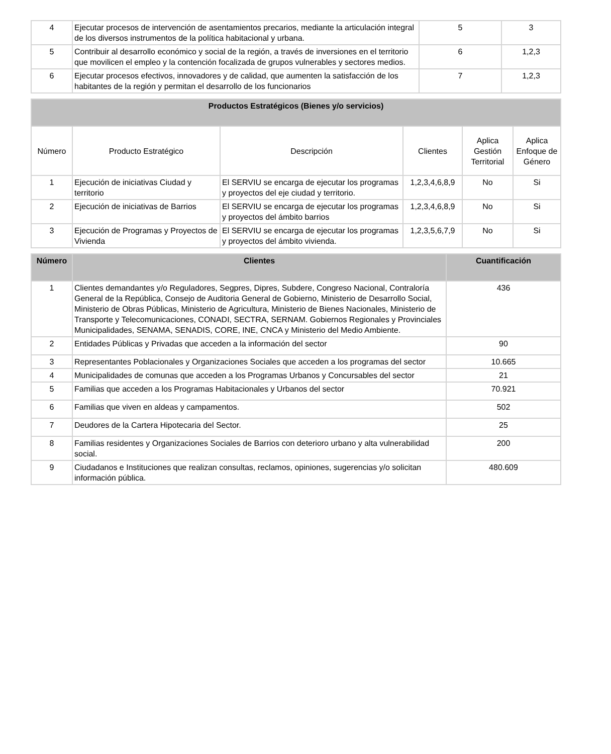| 4 | Ejecutar procesos de intervención de asentamientos precarios, mediante la articulación integral de los diversos instrumentos de la política habitacional y urbana. | 5 | 3 |
| 5 | Contribuir al desarrollo económico y social de la región, a través de inversiones en el territorio que movilicen el empleo y la contención focalizada de grupos vulnerables y sectores medios. | 6 | 1,2,3 |
| 6 | Ejecutar procesos efectivos, innovadores y de calidad, que aumenten la satisfacción de los habitantes de la región y permitan el desarrollo de los funcionarios | 7 | 1,2,3 |
| Productos Estratégicos (Bienes y/o servicios) | | | | | |
| --- | --- | --- | --- | --- | --- |
| Número | Producto Estratégico | Descripción | Clientes | Aplica Gestión Territorial | Aplica Enfoque de Género |
| 1 | Ejecución de iniciativas Ciudad y territorio | El SERVIU se encarga de ejecutar los programas y proyectos del eje ciudad y territorio. | 1,2,3,4,6,8,9 | No | Si |
| 2 | Ejecución de iniciativas de Barrios | El SERVIU se encarga de ejecutar los programas y proyectos del ámbito barrios | 1,2,3,4,6,8,9 | No | Si |
| 3 | Ejecución de Programas y Proyectos de Vivienda | El SERVIU se encarga de ejecutar los programas y proyectos del ámbito vivienda. | 1,2,3,5,6,7,9 | No | Si |
| Número | Clientes | Cuantificación |
| --- | --- | --- |
| 1 | Clientes demandantes y/o Reguladores, Segpres, Dipres, Subdere, Congreso Nacional, Contraloría General de la República, Consejo de Auditoria General de Gobierno, Ministerio de Desarrollo Social, Ministerio de Obras Públicas, Ministerio de Agricultura, Ministerio de Bienes Nacionales, Ministerio de Transporte y Telecomunicaciones, CONADI, SECTRA, SERNAM. Gobiernos Regionales y Provinciales Municipalidades, SENAMA, SENADIS, CORE, INE, CNCA y Ministerio del Medio Ambiente. | 436 |
| 2 | Entidades Públicas y Privadas que acceden a la información del sector | 90 |
| 3 | Representantes Poblacionales y Organizaciones Sociales que acceden a los programas del sector | 10.665 |
| 4 | Municipalidades de comunas que acceden a los Programas Urbanos y Concursables del sector | 21 |
| 5 | Familias que acceden a los Programas Habitacionales y Urbanos del sector | 70.921 |
| 6 | Familias que viven en aldeas y campamentos. | 502 |
| 7 | Deudores de la Cartera Hipotecaria del Sector. | 25 |
| 8 | Familias residentes y Organizaciones Sociales de Barrios con deterioro urbano y alta vulnerabilidad social. | 200 |
| 9 | Ciudadanos e Instituciones que realizan consultas, reclamos, opiniones, sugerencias y/o solicitan información pública. | 480.609 |